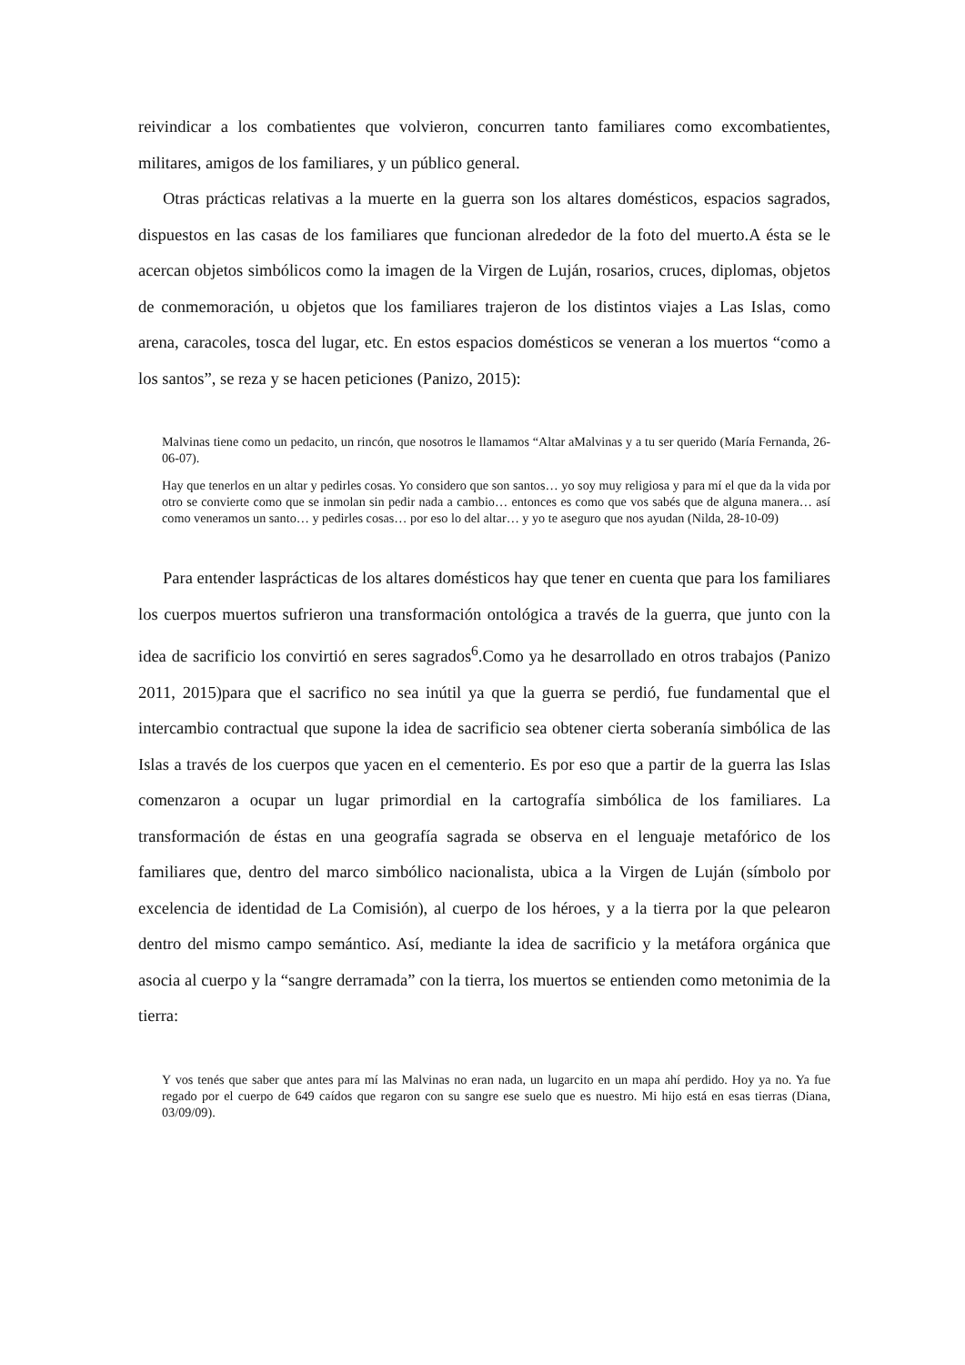reivindicar a los combatientes que volvieron, concurren tanto familiares como excombatientes, militares, amigos de los familiares, y un público general.
Otras prácticas relativas a la muerte en la guerra son los altares domésticos, espacios sagrados, dispuestos en las casas de los familiares que funcionan alrededor de la foto del muerto.A ésta se le acercan objetos simbólicos como la imagen de la Virgen de Luján, rosarios, cruces, diplomas, objetos de conmemoración, u objetos que los familiares trajeron de los distintos viajes a Las Islas, como arena, caracoles, tosca del lugar, etc. En estos espacios domésticos se veneran a los muertos “como a los santos”, se reza y se hacen peticiones (Panizo, 2015):
Malvinas tiene como un pedacito, un rincón, que nosotros le llamamos “Altar aMalvinas y a tu ser querido (María Fernanda, 26-06-07).
Hay que tenerlos en un altar y pedirles cosas. Yo considero que son santos… yo soy muy religiosa y para mí el que da la vida por otro se convierte como que se inmolan sin pedir nada a cambio… entonces es como que vos sabés que de alguna manera… así como veneramos un santo… y pedirles cosas… por eso lo del altar… y yo te aseguro que nos ayudan (Nilda, 28-10-09)
Para entender lasprácticas de los altares domésticos hay que tener en cuenta que para los familiares los cuerpos muertos sufrieron una transformación ontológica a través de la guerra, que junto con la idea de sacrificio los convirtió en seres sagrados<sup>6</sup>.Como ya he desarrollado en otros trabajos (Panizo 2011, 2015)para que el sacrifico no sea inútil ya que la guerra se perdió, fue fundamental que el intercambio contractual que supone la idea de sacrificio sea obtener cierta soberanía simbólica de las Islas a través de los cuerpos que yacen en el cementerio. Es por eso que a partir de la guerra las Islas comenzaron a ocupar un lugar primordial en la cartografía simbólica de los familiares. La transformación de éstas en una geografía sagrada se observa en el lenguaje metafórico de los familiares que, dentro del marco simbólico nacionalista, ubica a la Virgen de Luján (símbolo por excelencia de identidad de La Comisión), al cuerpo de los héroes, y a la tierra por la que pelearon dentro del mismo campo semántico. Así, mediante la idea de sacrificio y la metáfora orgánica que asocia al cuerpo y la “sangre derramada” con la tierra, los muertos se entienden como metonimia de la tierra:
Y vos tenés que saber que antes para mí las Malvinas no eran nada, un lugarcito en un mapa ahí perdido. Hoy ya no. Ya fue regado por el cuerpo de 649 caídos que regaron con su sangre ese suelo que es nuestro. Mi hijo está en esas tierras (Diana, 03/09/09).